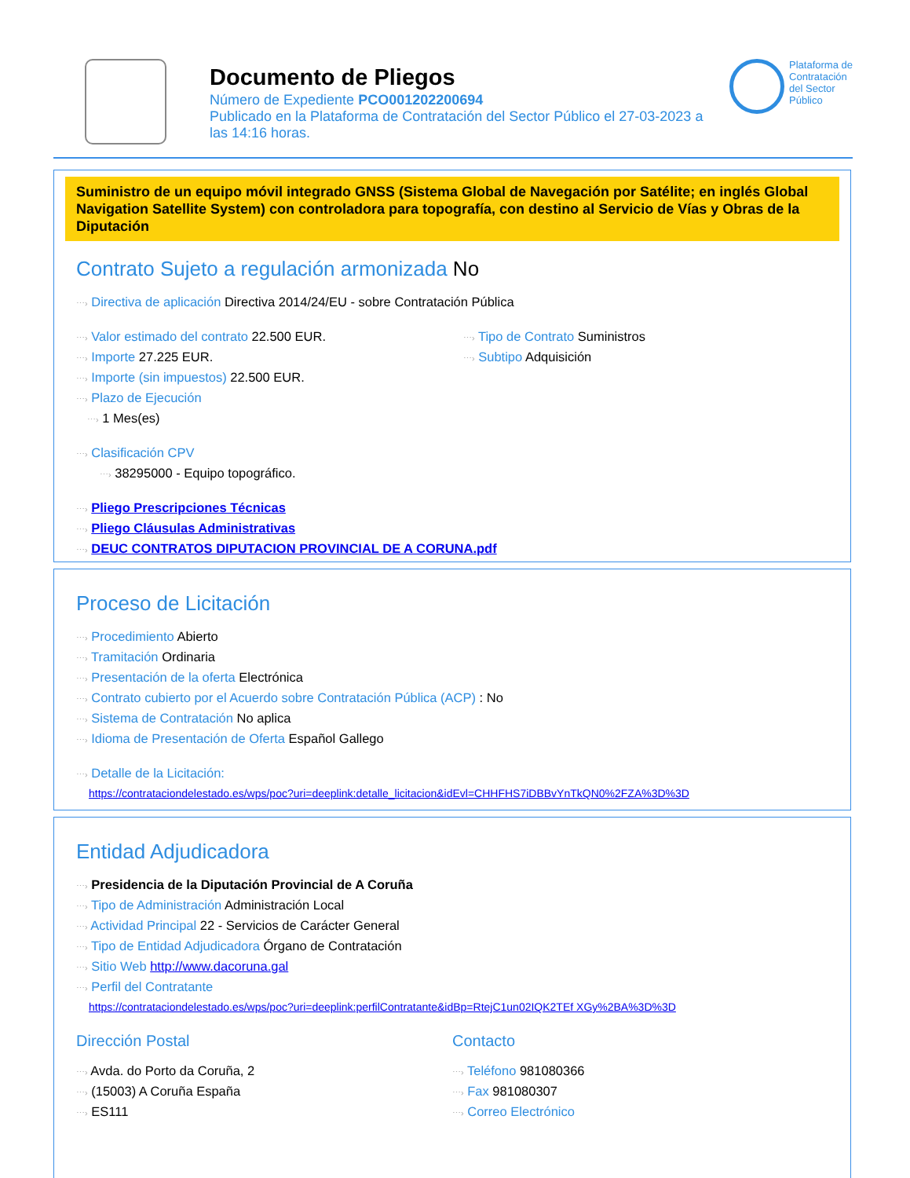Documento de Pliegos
Número de Expediente PCO001202200694
Publicado en la Plataforma de Contratación del Sector Público el 27-03-2023 a las 14:16 horas.
Plataforma de
Contratación
del Sector
Público
Suministro de un equipo móvil integrado GNSS (Sistema Global de Navegación por Satélite; en inglés Global Navigation Satellite System) con controladora para topografía, con destino al Servicio de Vías y Obras de la Diputación
Contrato Sujeto a regulación armonizada No
⋯› Directiva de aplicación Directiva 2014/24/EU - sobre Contratación Pública
⋯› Valor estimado del contrato 22.500 EUR.
⋯› Importe 27.225 EUR.
⋯› Importe (sin impuestos) 22.500 EUR.
⋯› Plazo de Ejecución
⋯› 1 Mes(es)
⋯› Tipo de Contrato Suministros
⋯› Subtipo Adquisición
⋯› Clasificación CPV
⋯› 38295000 - Equipo topográfico.
⋯› Pliego Prescripciones Técnicas
⋯› Pliego Cláusulas Administrativas
⋯› DEUC CONTRATOS DIPUTACION PROVINCIAL DE A CORUNA.pdf
Proceso de Licitación
⋯› Procedimiento Abierto
⋯› Tramitación Ordinaria
⋯› Presentación de la oferta Electrónica
⋯› Contrato cubierto por el Acuerdo sobre Contratación Pública (ACP) : No
⋯› Sistema de Contratación No aplica
⋯› Idioma de Presentación de Oferta Español Gallego
⋯› Detalle de la Licitación:
https://contrataciondelestado.es/wps/poc?uri=deeplink:detalle_licitacion&idEvl=CHHFHS7iDBBvYnTkQN0%2FZA%3D%3D
Entidad Adjudicadora
⋯› Presidencia de la Diputación Provincial de A Coruña
⋯› Tipo de Administración Administración Local
⋯› Actividad Principal 22 - Servicios de Carácter General
⋯› Tipo de Entidad Adjudicadora Órgano de Contratación
⋯› Sitio Web http://www.dacoruna.gal
⋯› Perfil del Contratante
https://contrataciondelestado.es/wps/poc?uri=deeplink:perfilContratante&idBp=RtejC1un02IQK2TEf XGy%2BA%3D%3D
Dirección Postal
⋯› Avda. do Porto da Coruña, 2
⋯› (15003) A Coruña España
⋯› ES111
Contacto
⋯› Teléfono 981080366
⋯› Fax 981080307
⋯› Correo Electrónico